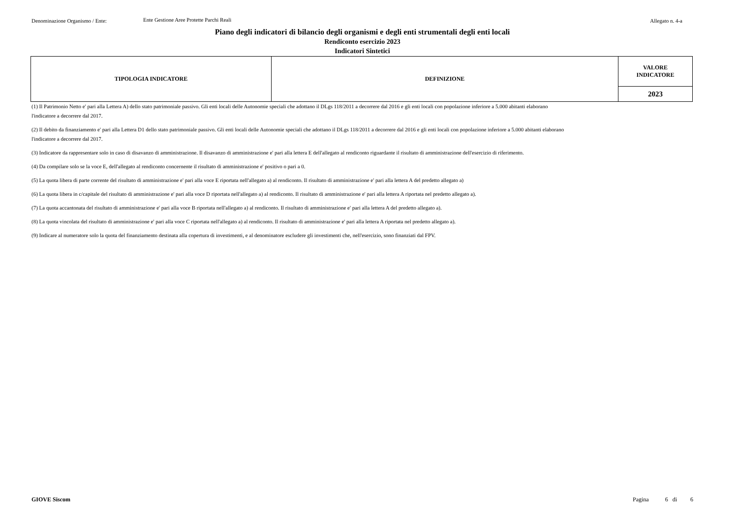Denominazione Organismo / Ente: Ente Gestione Aree Protette Parchi Reali
Allegato n. 4-a
Piano degli indicatori di bilancio degli organismi e degli enti strumentali degli enti locali
Rendiconto esercizio 2023
Indicatori Sintetici
| TIPOLOGIA INDICATORE | DEFINIZIONE | VALORE INDICATORE |
| --- | --- | --- |
| | | 2023 |
(1) Il Patrimonio Netto e' pari alla Lettera A) dello stato patrimoniale passivo. Gli enti locali delle Autonomie speciali che adottano il DLgs 118/2011 a decorrere dal 2016 e gli enti locali con popolazione inferiore a 5.000 abitanti elaborano l'indicatore a decorrere dal 2017.
(2) Il debito da finanziamento e' pari alla Lettera D1 dello stato patrimoniale passivo. Gli enti locali delle Autonomie speciali che adottano il DLgs 118/2011 a decorrere dal 2016 e gli enti locali con popolazione inferiore a 5.000 abitanti elaborano l'indicatore a decorrere dal 2017.
(3) Indicatore da rappresentare solo in caso di disavanzo di amministrazione. Il disavanzo di amministrazione e' pari alla lettera E dell'allegato al rendiconto riguardante il risultato di amministrazione dell'esercizio di riferimento.
(4) Da compilare solo se la voce E, dell'allegato al rendiconto concernente il risultato di amministrazione e' positivo o pari a 0.
(5) La quota libera di parte corrente del risultato di amministrazione e' pari alla voce E riportata nell'allegato a) al rendiconto. Il risultato di amministrazione e' pari alla lettera A del predetto allegato a)
(6) La quota libera in c/capitale del risultato di amministrazione e' pari alla voce D riportata nell'allegato a) al rendiconto. Il risultato di amministrazione e' pari alla lettera A riportata nel predetto allegato a).
(7) La quota accantonata del risultato di amministrazione e' pari alla voce B riportata nell'allegato a) al rendiconto. Il risultato di amministrazione e' pari alla lettera A del predetto allegato a).
(8) La quota vincolata del risultato di amministrazione e' pari alla voce C riportata nell'allegato a) al rendiconto. Il risultato di amministrazione e' pari alla lettera A riportata nel predetto allegato a).
(9) Indicare al numeratore solo la quota del finanziamento destinata alla copertura di investimenti, e al denominatore escludere gli investimenti che, nell'esercizio, sono finanziati dal FPV.
GIOVE Siscom Pagina 6 di 6